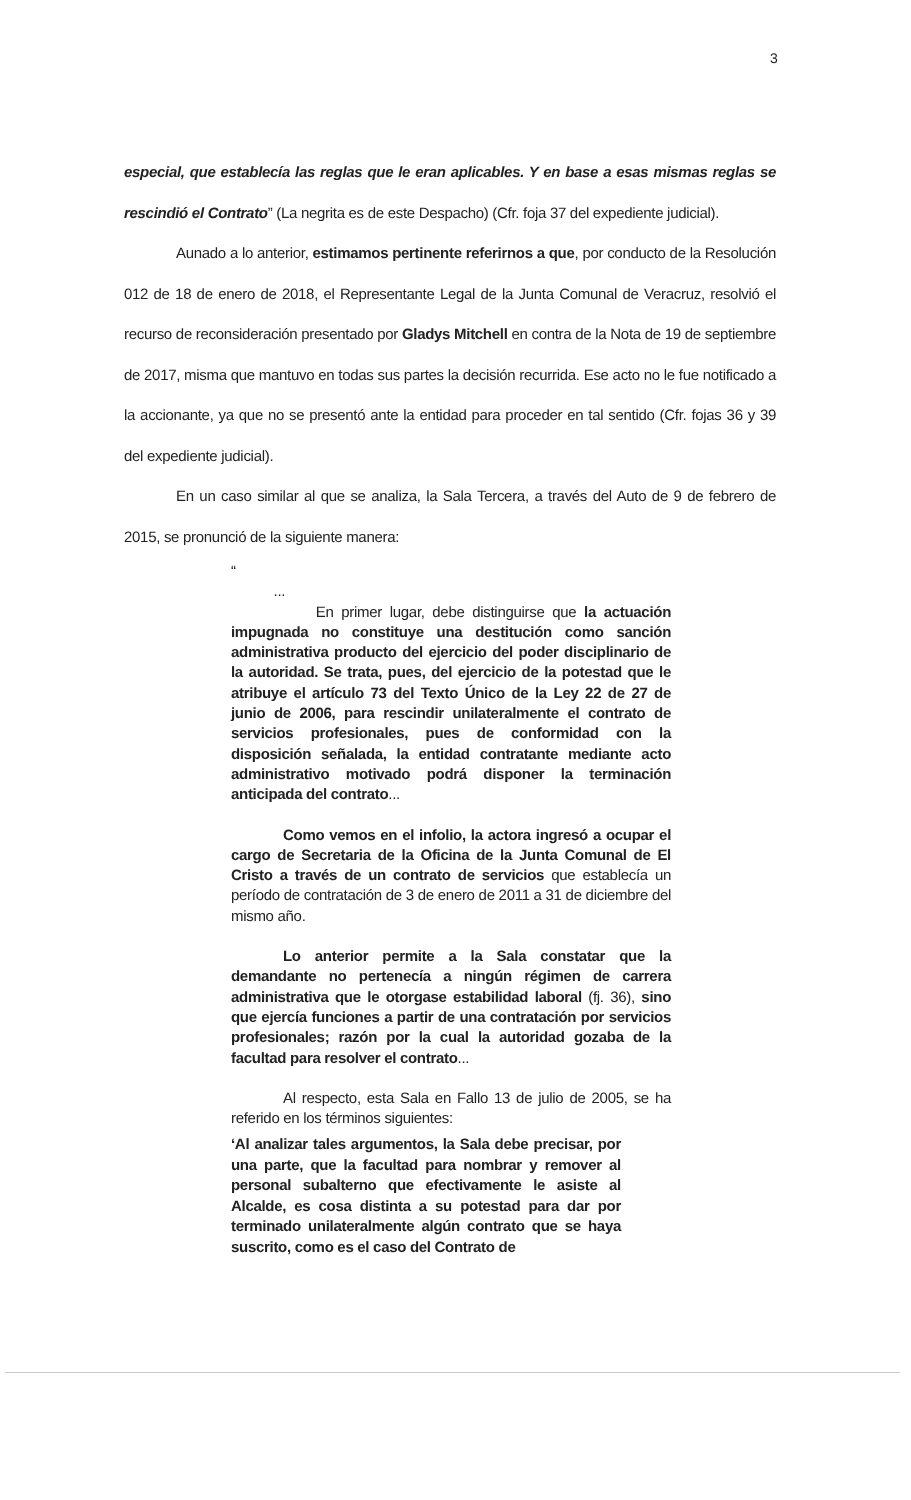3
especial, que establecía las reglas que le eran aplicables. Y en base a esas mismas reglas se rescindió el Contrato” (La negrita es de este Despacho) (Cfr. foja 37 del expediente judicial).
Aunado a lo anterior, estimamos pertinente referirnos a que, por conducto de la Resolución 012 de 18 de enero de 2018, el Representante Legal de la Junta Comunal de Veracruz, resolvió el recurso de reconsideración presentado por Gladys Mitchell en contra de la Nota de 19 de septiembre de 2017, misma que mantuvo en todas sus partes la decisión recurrida. Ese acto no le fue notificado a la accionante, ya que no se presentó ante la entidad para proceder en tal sentido (Cfr. fojas 36 y 39 del expediente judicial).
En un caso similar al que se analiza, la Sala Tercera, a través del Auto de 9 de febrero de 2015, se pronunció de la siguiente manera:
“
...
En primer lugar, debe distinguirse que la actuación impugnada no constituye una destitución como sanción administrativa producto del ejercicio del poder disciplinario de la autoridad. Se trata, pues, del ejercicio de la potestad que le atribuye el artículo 73 del Texto Único de la Ley 22 de 27 de junio de 2006, para rescindir unilateralmente el contrato de servicios profesionales, pues de conformidad con la disposición señalada, la entidad contratante mediante acto administrativo motivado podrá disponer la terminación anticipada del contrato...
Como vemos en el infolio, la actora ingresó a ocupar el cargo de Secretaria de la Oficina de la Junta Comunal de El Cristo a través de un contrato de servicios que establecía un período de contratación de 3 de enero de 2011 a 31 de diciembre del mismo año.
Lo anterior permite a la Sala constatar que la demandante no pertenecía a ningún régimen de carrera administrativa que le otorgase estabilidad laboral (fj. 36), sino que ejercía funciones a partir de una contratación por servicios profesionales; razón por la cual la autoridad gozaba de la facultad para resolver el contrato...
Al respecto, esta Sala en Fallo 13 de julio de 2005, se ha referido en los términos siguientes:
‘Al analizar tales argumentos, la Sala debe precisar, por una parte, que la facultad para nombrar y remover al personal subalterno que efectivamente le asiste al Alcalde, es cosa distinta a su potestad para dar por terminado unilateralmente algún contrato que se haya suscrito, como es el caso del Contrato de